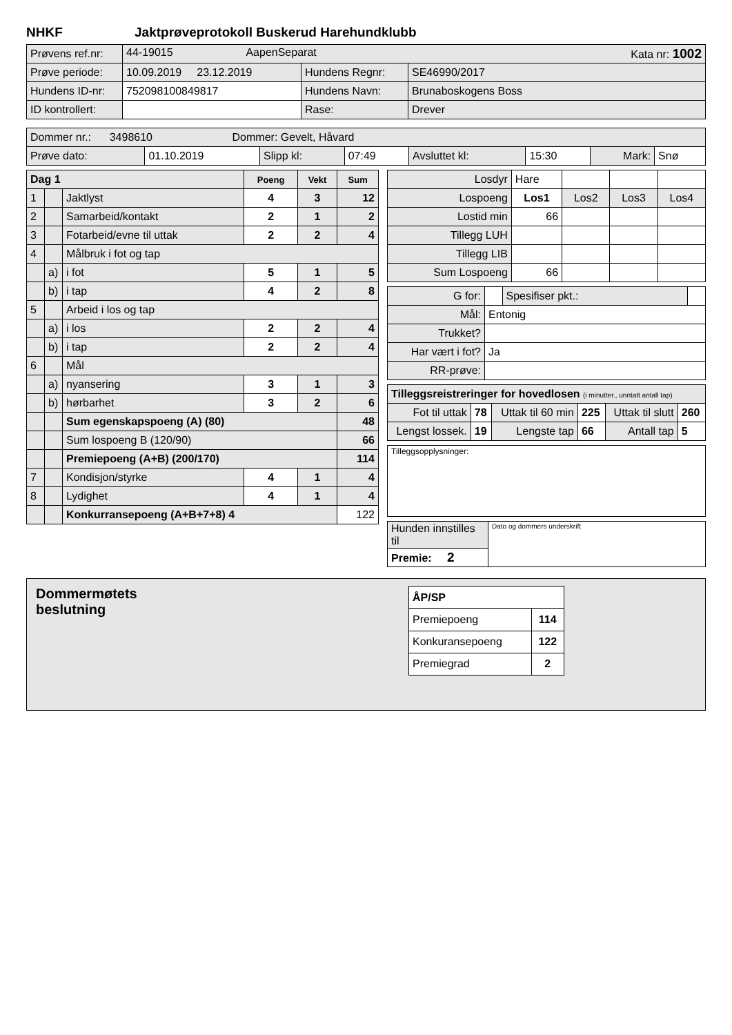NHKF Jaktprøveprotokoll Buskerud Harehundklubb
| Prøvens ref.nr: | 44-19015 AapenSeparat Kata nr: 1002 | | |
| Prøve periode: | 10.09.2019 23.12.2019 | Hundens Regnr: | SE46990/2017 |
| Hundens ID-nr: | 752098100849817 | Hundens Navn: | Brunaboskogens Boss |
| ID kontrollert: | | Rase: | Drever |
| Dommer nr.: 3498610 Dommer: Gevelt, Håvard | | | | | | | |
| Prøve dato: | 01.10.2019 | Slipp kl: | 07:49 | Avsluttet kl: | 15:30 | Mark: | Snø |
| Dag 1 | | | Poeng | Vekt | Sum |
| --- | --- | --- | --- | --- | --- |
| 1 | | Jaktlyst | 4 | 3 | 12 |
| 2 | | Samarbeid/kontakt | 2 | 1 | 2 |
| 3 | | Fotarbeid/evne til uttak | 2 | 2 | 4 |
| 4 | | Målbruk i fot og tap | | | |
| | a) | i fot | 5 | 1 | 5 |
| | b) | i tap | 4 | 2 | 8 |
| 5 | | Arbeid i los og tap | | | |
| | a) | i los | 2 | 2 | 4 |
| | b) | i tap | 2 | 2 | 4 |
| 6 | | Mål | | | |
| | a) | nyansering | 3 | 1 | 3 |
| | b) | hørbarhet | 3 | 2 | 6 |
| | | Sum egenskapspoeng (A) (80) | | | 48 |
| | | Sum lospoeng B (120/90) | | | 66 |
| | | Premiepoeng (A+B) (200/170) | | | 114 |
| 7 | | Kondisjon/styrke | 4 | 1 | 4 |
| 8 | | Lydighet | 4 | 1 | 4 |
| | | Konkurransepoeng (A+B+7+8) 4 | | | 122 |
| Losdyr | Hare | | | |
| Lospoeng | Los1 | Los2 | Los3 | Los4 |
| Lostid min | 66 | | | |
| Tillegg LUH | | | | |
| Tillegg LIB | | | | |
| Sum Lospoeng | 66 | | | |
| G for: | | Spesifiser pkt.: | |
| Mål: | Entonig | | |
| Trukket? | | | |
| Har vært i fot? | Ja | | |
| RR-prøve: | | | |
| Tilleggsreistreringer for hovedlosen (i minutter., unntatt antall tap) | | | | | |
| Fot til uttak | 78 | Uttak til 60 min | 225 | Uttak til slutt | 260 |
| Lengst lossek. | 19 | Lengste tap | 66 | Antall tap | 5 |
| Tilleggsopplysninger: |
| Hunden innstilles til | Dato og dommers underskrift |
| Premie: 2 | |
Dommermøtets
beslutning
| ÅP/SP | |
| --- | --- |
| Premiepoeng | 114 |
| Konkuransepoeng | 122 |
| Premiegrad | 2 |